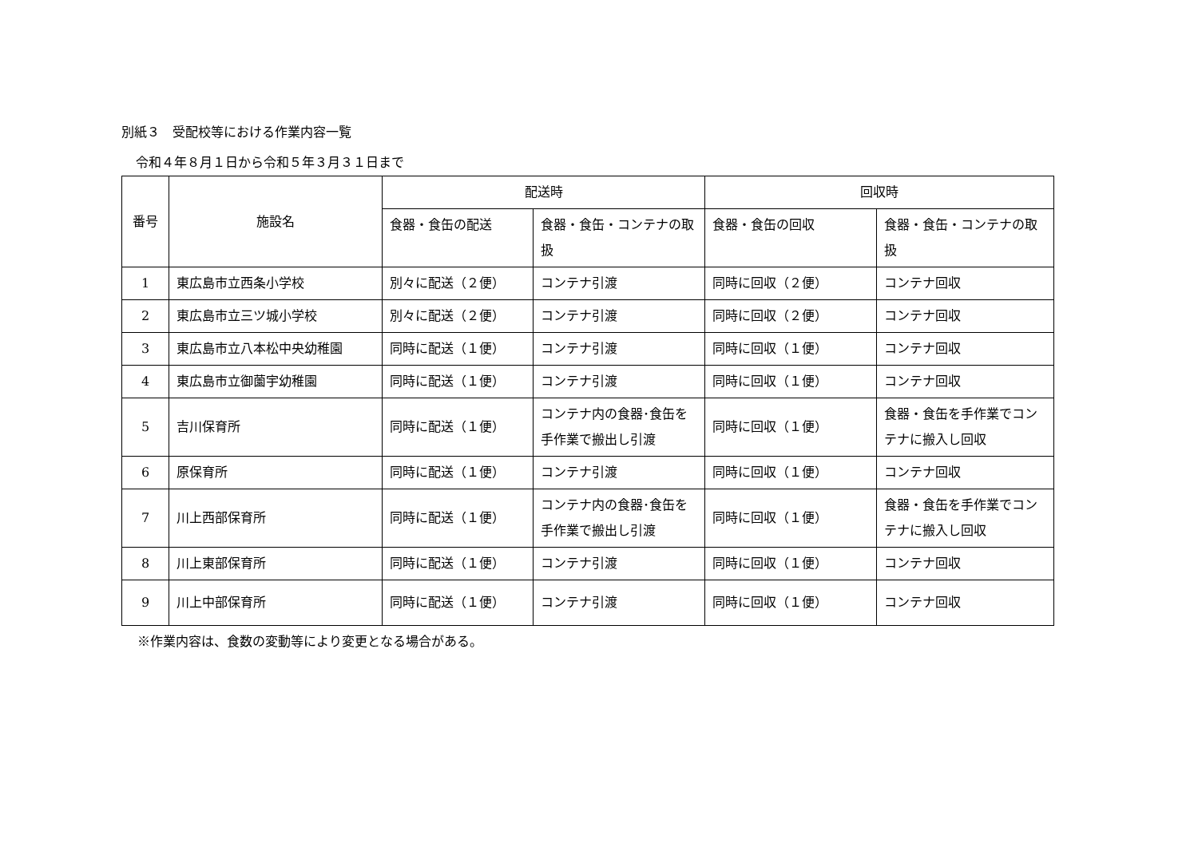別紙３　受配校等における作業内容一覧
令和４年８月１日から令和５年３月３１日まで
| 番号 | 施設名 | 配送時 | | 回収時 | |
| --- | --- | --- | --- | --- | --- |
| | | 食器・食缶の配送 | 食器・食缶・コンテナの取扱 | 食器・食缶の回収 | 食器・食缶・コンテナの取扱 |
| 1 | 東広島市立西条小学校 | 別々に配送（２便） | コンテナ引渡 | 同時に回収（２便） | コンテナ回収 |
| 2 | 東広島市立三ツ城小学校 | 別々に配送（２便） | コンテナ引渡 | 同時に回収（２便） | コンテナ回収 |
| 3 | 東広島市立八本松中央幼稚園 | 同時に配送（１便） | コンテナ引渡 | 同時に回収（１便） | コンテナ回収 |
| 4 | 東広島市立御薗宇幼稚園 | 同時に配送（１便） | コンテナ引渡 | 同時に回収（１便） | コンテナ回収 |
| 5 | 吉川保育所 | 同時に配送（１便） | コンテナ内の食器･食缶を手作業で搬出し引渡 | 同時に回収（１便） | 食器・食缶を手作業でコンテナに搬入し回収 |
| 6 | 原保育所 | 同時に配送（１便） | コンテナ引渡 | 同時に回収（１便） | コンテナ回収 |
| 7 | 川上西部保育所 | 同時に配送（１便） | コンテナ内の食器･食缶を手作業で搬出し引渡 | 同時に回収（１便） | 食器・食缶を手作業でコンテナに搬入し回収 |
| 8 | 川上東部保育所 | 同時に配送（１便） | コンテナ引渡 | 同時に回収（１便） | コンテナ回収 |
| 9 | 川上中部保育所 | 同時に配送（１便） | コンテナ引渡 | 同時に回収（１便） | コンテナ回収 |
※作業内容は、食数の変動等により変更となる場合がある。